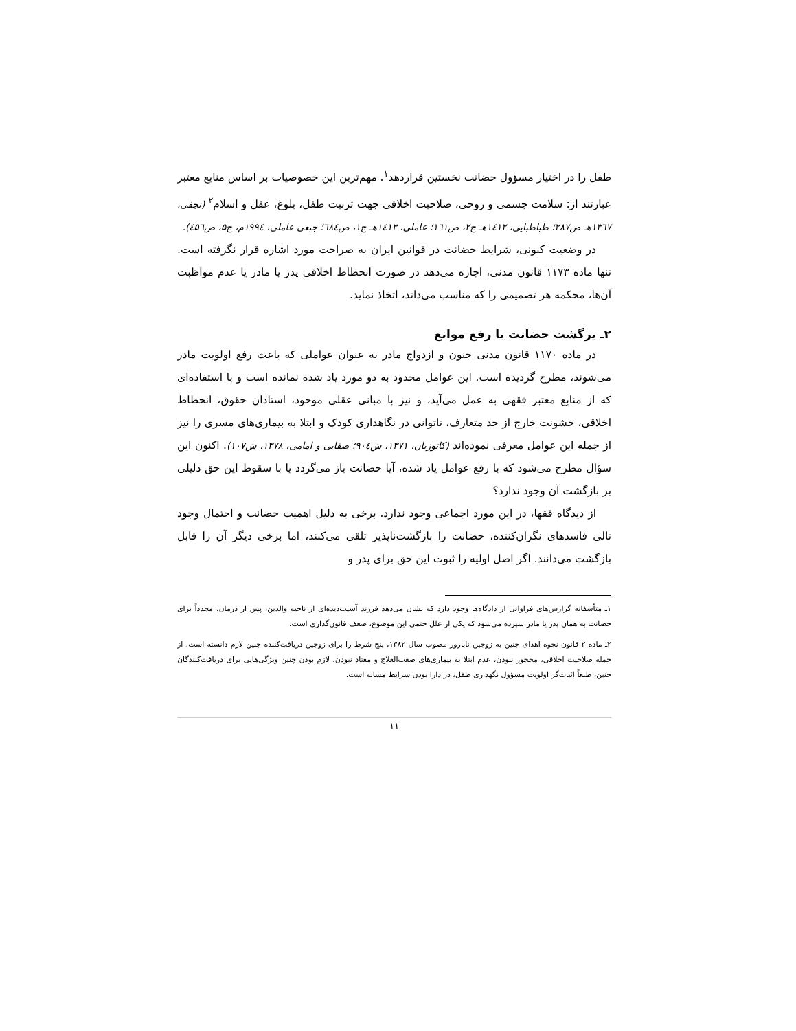طفل را در اختیار مسؤول حضانت نخستین قراردهد<sup>۱</sup>. مهم‌ترین این خصوصیات بر اساس منابع معتبر عبارتند از: سلامت جسمی و روحی، صلاحیت اخلاقی جهت تربیت طفل، بلوغ، عقل و اسلام<sup>۲</sup> (نجفی، ۱۳٦۷هـ ص۲۸۷؛ طباطبایی، ۱٤۱۲هـ ج۲، ص۱٦۱؛ عاملی، ۱٤۱۳هـ ج۱، ص٦۸٤؛ جبعی عاملی، ۱۹۹٤م، ج۵، ص٤۵٦).
در وضعیت کنونی، شرایط حضانت در قوانین ایران به صراحت مورد اشاره قرار نگرفته است. تنها ماده ۱۱۷۳ قانون مدنی، اجازه می‌دهد در صورت انحطاط اخلاقی پدر یا مادر یا عدم مواظبت آن‌ها، محکمه هر تصمیمی را که مناسب می‌داند، اتخاذ نماید.
۲ـ برگشت حضانت با رفع موانع
در ماده ۱۱۷۰ قانون مدنی جنون و ازدواج مادر به عنوان عواملی که باعث رفع اولویت مادر می‌شوند، مطرح گردیده است. این عوامل محدود به دو مورد یاد شده نمانده است و با استفاده‌ای که از منابع معتبر فقهی به عمل می‌آید، و نیز با مبانی عقلی موجود، استادان حقوق، انحطاط اخلاقی، خشونت خارج از حد متعارف، ناتوانی در نگاهداری کودک و ابتلا به بیماری‌های مسری را نیز از جمله این عوامل معرفی نموده‌اند (کاتوزیان، ۱۳۷۱، ش۹۰٤؛ صفایی و امامی، ۱۳۷۸، ش۱۰۷). اکنون این سؤال مطرح می‌شود که با رفع عوامل یاد شده، آیا حضانت باز می‌گردد یا با سقوط این حق دلیلی بر بازگشت آن وجود ندارد؟
از دیدگاه فقها، در این مورد اجماعی وجود ندارد. برخی به دلیل اهمیت حضانت و احتمال وجود تالی فاسدهای نگران‌کننده، حضانت را بازگشت‌ناپذیر تلقی می‌کنند، اما برخی دیگر آن را قابل بازگشت می‌دانند. اگر اصل اولیه را ثبوت این حق برای پدر و
۱ـ متأسفانه گزارش‌های فراوانی از دادگاه‌ها وجود دارد که نشان می‌دهد فرزند آسیب‌دیده‌ای از ناحیه والدین، پس از درمان، مجدداً برای حضانت به همان پدر یا مادر سپرده می‌شود که یکی از علل حتمی این موضوع، ضعف قانون‌گذاری است.
۲ـ ماده ۲ قانون نحوه اهدای جنین به زوجین نابارور مصوب سال ۱۳۸۲، پنج شرط را برای زوجین دریافت‌کننده جنین لازم دانسته است، از جمله صلاحیت اخلاقی، محجور نبودن، عدم ابتلا به بیماری‌های صعب‌العلاج و معتاد نبودن. لازم بودن چنین ویژگی‌هایی برای دریافت‌کنندگان جنین، طبعاً اثبات‌گر اولویت مسؤول نگهداری طفل، در دارا بودن شرایط مشابه است.
۱۱